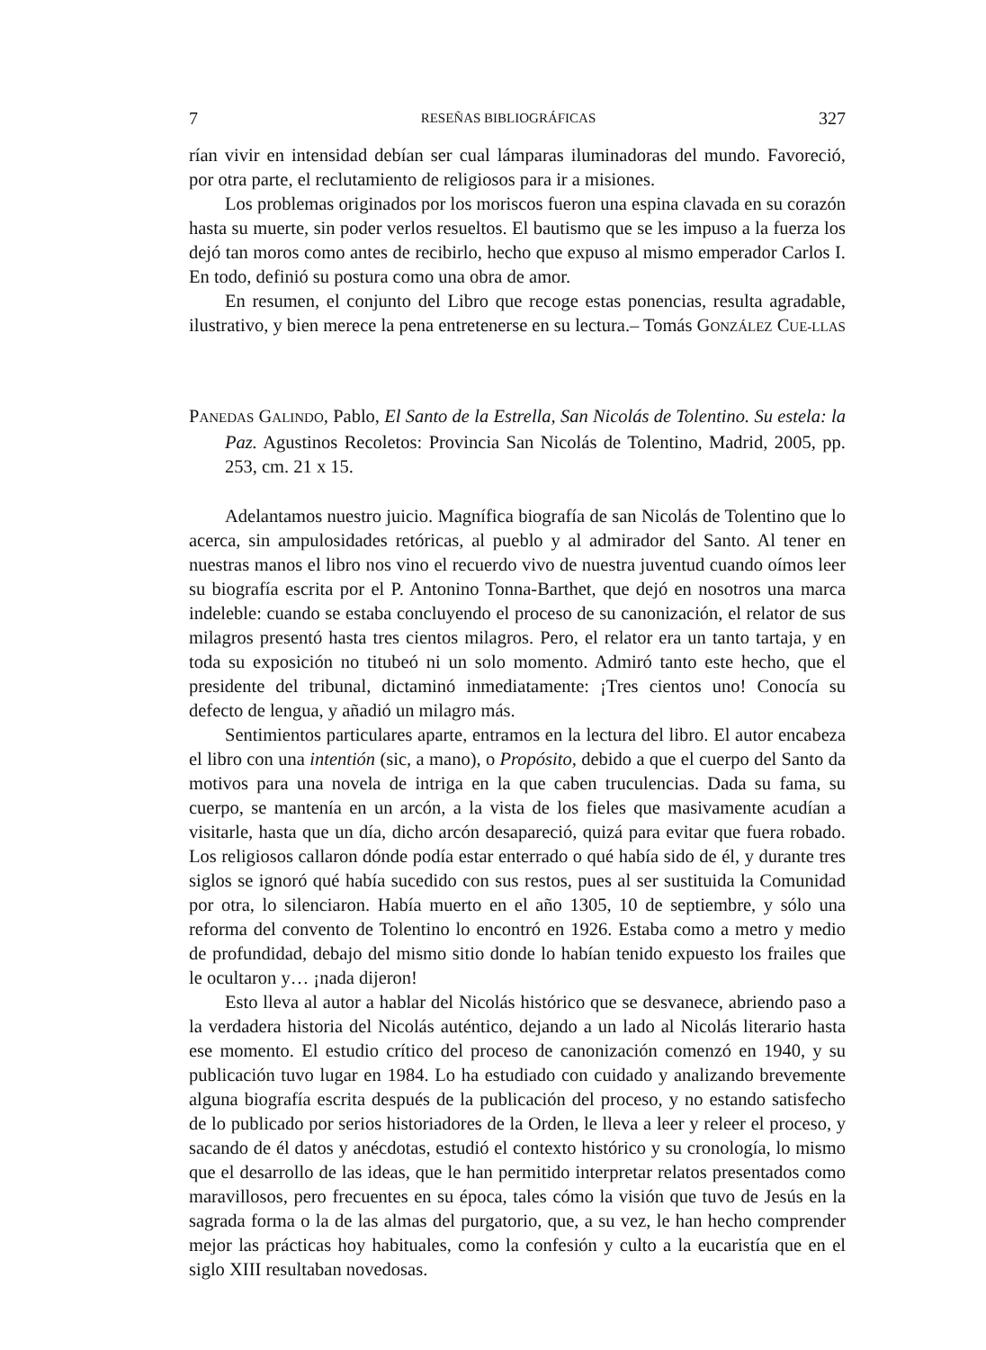7 RESEÑAS BIBLIOGRÁFICAS 327
rían vivir en intensidad debían ser cual lámparas iluminadoras del mundo. Favoreció, por otra parte, el reclutamiento de religiosos para ir a misiones.
Los problemas originados por los moriscos fueron una espina clavada en su corazón hasta su muerte, sin poder verlos resueltos. El bautismo que se les impuso a la fuerza los dejó tan moros como antes de recibirlo, hecho que expuso al mismo emperador Carlos I. En todo, definió su postura como una obra de amor.
En resumen, el conjunto del Libro que recoge estas ponencias, resulta agradable, ilustrativo, y bien merece la pena entretenerse en su lectura.– Tomás GONZÁLEZ CUE-LLAS
PANEDAS GALINDO, Pablo, El Santo de la Estrella, San Nicolás de Tolentino. Su estela: la Paz. Agustinos Recoletos: Provincia San Nicolás de Tolentino, Madrid, 2005, pp. 253, cm. 21 x 15.
Adelantamos nuestro juicio. Magnífica biografía de san Nicolás de Tolentino que lo acerca, sin ampulosidades retóricas, al pueblo y al admirador del Santo. Al tener en nuestras manos el libro nos vino el recuerdo vivo de nuestra juventud cuando oímos leer su biografía escrita por el P. Antonino Tonna-Barthet, que dejó en nosotros una marca indeleble: cuando se estaba concluyendo el proceso de su canonización, el relator de sus milagros presentó hasta tres cientos milagros. Pero, el relator era un tanto tartaja, y en toda su exposición no titubeó ni un solo momento. Admiró tanto este hecho, que el presidente del tribunal, dictaminó inmediatamente: ¡Tres cientos uno! Conocía su defecto de lengua, y añadió un milagro más.
Sentimientos particulares aparte, entramos en la lectura del libro. El autor encabeza el libro con una intentión (sic, a mano), o Propósito, debido a que el cuerpo del Santo da motivos para una novela de intriga en la que caben truculencias. Dada su fama, su cuerpo, se mantenía en un arcón, a la vista de los fieles que masivamente acudían a visitarle, hasta que un día, dicho arcón desapareció, quizá para evitar que fuera robado. Los religiosos callaron dónde podía estar enterrado o qué había sido de él, y durante tres siglos se ignoró qué había sucedido con sus restos, pues al ser sustituida la Comunidad por otra, lo silenciaron. Había muerto en el año 1305, 10 de septiembre, y sólo una reforma del convento de Tolentino lo encontró en 1926. Estaba como a metro y medio de profundidad, debajo del mismo sitio donde lo habían tenido expuesto los frailes que le ocultaron y… ¡nada dijeron!
Esto lleva al autor a hablar del Nicolás histórico que se desvanece, abriendo paso a la verdadera historia del Nicolás auténtico, dejando a un lado al Nicolás literario hasta ese momento. El estudio crítico del proceso de canonización comenzó en 1940, y su publicación tuvo lugar en 1984. Lo ha estudiado con cuidado y analizando brevemente alguna biografía escrita después de la publicación del proceso, y no estando satisfecho de lo publicado por serios historiadores de la Orden, le lleva a leer y releer el proceso, y sacando de él datos y anécdotas, estudió el contexto histórico y su cronología, lo mismo que el desarrollo de las ideas, que le han permitido interpretar relatos presentados como maravillosos, pero frecuentes en su época, tales cómo la visión que tuvo de Jesús en la sagrada forma o la de las almas del purgatorio, que, a su vez, le han hecho comprender mejor las prácticas hoy habituales, como la confesión y culto a la eucaristía que en el siglo XIII resultaban novedosas.